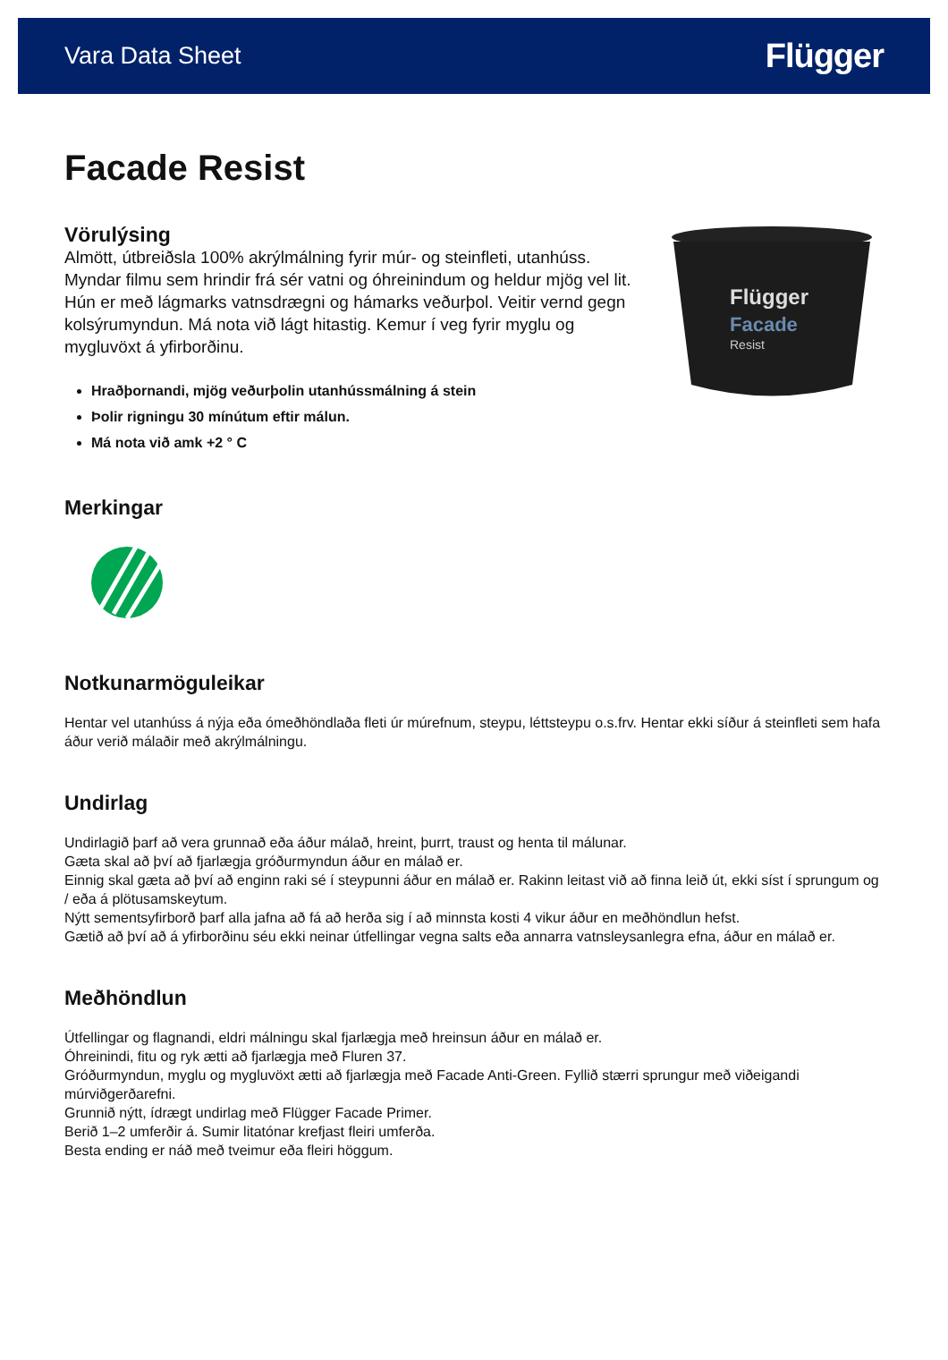Vara Data Sheet
Flügger
Facade Resist
Vörulýsing
Almött, útbreiðsla 100% akrýlmálning fyrir múr- og steinfleti, utanhúss. Myndar filmu sem hrindir frá sér vatni og óhreinindum og heldur mjög vel lit. Hún er með lágmarks vatnsdrægni og hámarks veðurþol. Veitir vernd gegn kolsýrumyndun. Má nota við lágt hitastig. Kemur í veg fyrir myglu og mygluvöxt á yfirborðinu.
Hraðþornandi, mjög veðurþolin utanhússmálning á stein
Þolir rigningu 30 mínútum eftir málun.
Má nota við amk +2 ° C
Flügger
Facade
Resist
Merkingar
Notkunarmöguleikar
Hentar vel utanhúss á nýja eða ómeðhöndlaða fleti úr múrefnum, steypu, léttsteypu o.s.frv. Hentar ekki síður á steinfleti sem hafa áður verið málaðir með akrýlmálningu.
Undirlag
Undirlagið þarf að vera grunnað eða áður málað, hreint, þurrt, traust og henta til málunar.
Gæta skal að því að fjarlægja gróðurmyndun áður en málað er.
Einnig skal gæta að því að enginn raki sé í steypunni áður en málað er. Rakinn leitast við að finna leið út, ekki síst í sprungum og / eða á plötusamskeytum.
Nýtt sementsyfirborð þarf alla jafna að fá að herða sig í að minnsta kosti 4 vikur áður en meðhöndlun hefst.
Gætið að því að á yfirborðinu séu ekki neinar útfellingar vegna salts eða annarra vatnsleysanlegra efna, áður en málað er.
Meðhöndlun
Útfellingar og flagnandi, eldri málningu skal fjarlægja með hreinsun áður en málað er.
Óhreinindi, fitu og ryk ætti að fjarlægja með Fluren 37.
Gróðurmyndun, myglu og mygluvöxt ætti að fjarlægja með Facade Anti-Green. Fyllið stærri sprungur með viðeigandi múrviðgerðarefni.
Grunnið nýtt, ídrægt undirlag með Flügger Facade Primer.
Berið 1–2 umferðir á. Sumir litatónar krefjast fleiri umferða.
Besta ending er náð með tveimur eða fleiri höggum.